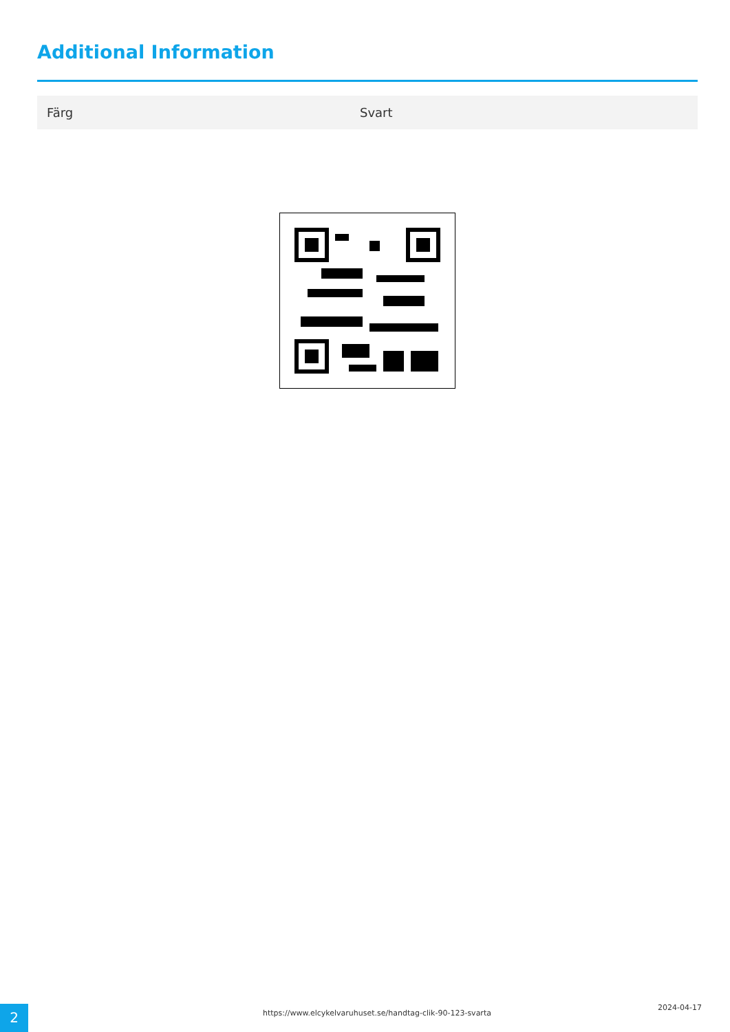Additional Information
| Färg | Svart |
https://www.elcykelvaruhuset.se/handtag-clik-90-123-svarta
2024-04-17
2